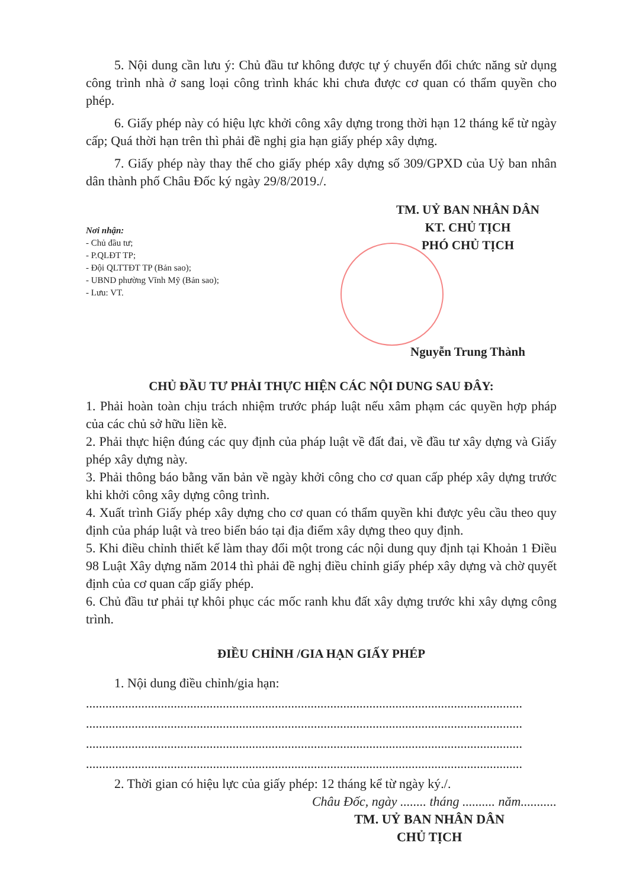5. Nội dung cần lưu ý: Chủ đầu tư không được tự ý chuyển đổi chức năng sử dụng công trình nhà ở sang loại công trình khác khi chưa được cơ quan có thẩm quyền cho phép.
6. Giấy phép này có hiệu lực khởi công xây dựng trong thời hạn 12 tháng kể từ ngày cấp; Quá thời hạn trên thì phải đề nghị gia hạn giấy phép xây dựng.
7. Giấy phép này thay thế cho giấy phép xây dựng số 309/GPXD của Uỷ ban nhân dân thành phố Châu Đốc ký ngày 29/8/2019./.
Nơi nhận:
- Chủ đầu tư;
- P.QLĐT TP;
- Đội QLTTĐT TP (Bản sao);
- UBND phường Vĩnh Mỹ (Bản sao);
- Lưu: VT.
TM. UỶ BAN NHÂN DÂN
KT. CHỦ TỊCH
PHÓ CHỦ TỊCH
Nguyễn Trung Thành
CHỦ ĐẦU TƯ PHẢI THỰC HIỆN CÁC NỘI DUNG SAU ĐÂY:
1. Phải hoàn toàn chịu trách nhiệm trước pháp luật nếu xâm phạm các quyền hợp pháp của các chủ sở hữu liền kề.
2. Phải thực hiện đúng các quy định của pháp luật về đất đai, về đầu tư xây dựng và Giấy phép xây dựng này.
3. Phải thông báo bằng văn bản về ngày khởi công cho cơ quan cấp phép xây dựng trước khi khởi công xây dựng công trình.
4. Xuất trình Giấy phép xây dựng cho cơ quan có thẩm quyền khi được yêu cầu theo quy định của pháp luật và treo biển báo tại địa điểm xây dựng theo quy định.
5. Khi điều chỉnh thiết kế làm thay đổi một trong các nội dung quy định tại Khoản 1 Điều 98 Luật Xây dựng năm 2014 thì phải đề nghị điều chỉnh giấy phép xây dựng và chờ quyết định của cơ quan cấp giấy phép.
6. Chủ đầu tư phải tự khôi phục các mốc ranh khu đất xây dựng trước khi xây dựng công trình.
ĐIỀU CHỈNH /GIA HẠN GIẤY PHÉP
1. Nội dung điều chỉnh/gia hạn:
......................................................................................................................................
......................................................................................................................................
......................................................................................................................................
......................................................................................................................................
2. Thời gian có hiệu lực của giấy phép: 12 tháng kể từ ngày ký./.
Châu Đốc, ngày ........ tháng .......... năm...........
TM. UỶ BAN NHÂN DÂN
CHỦ TỊCH